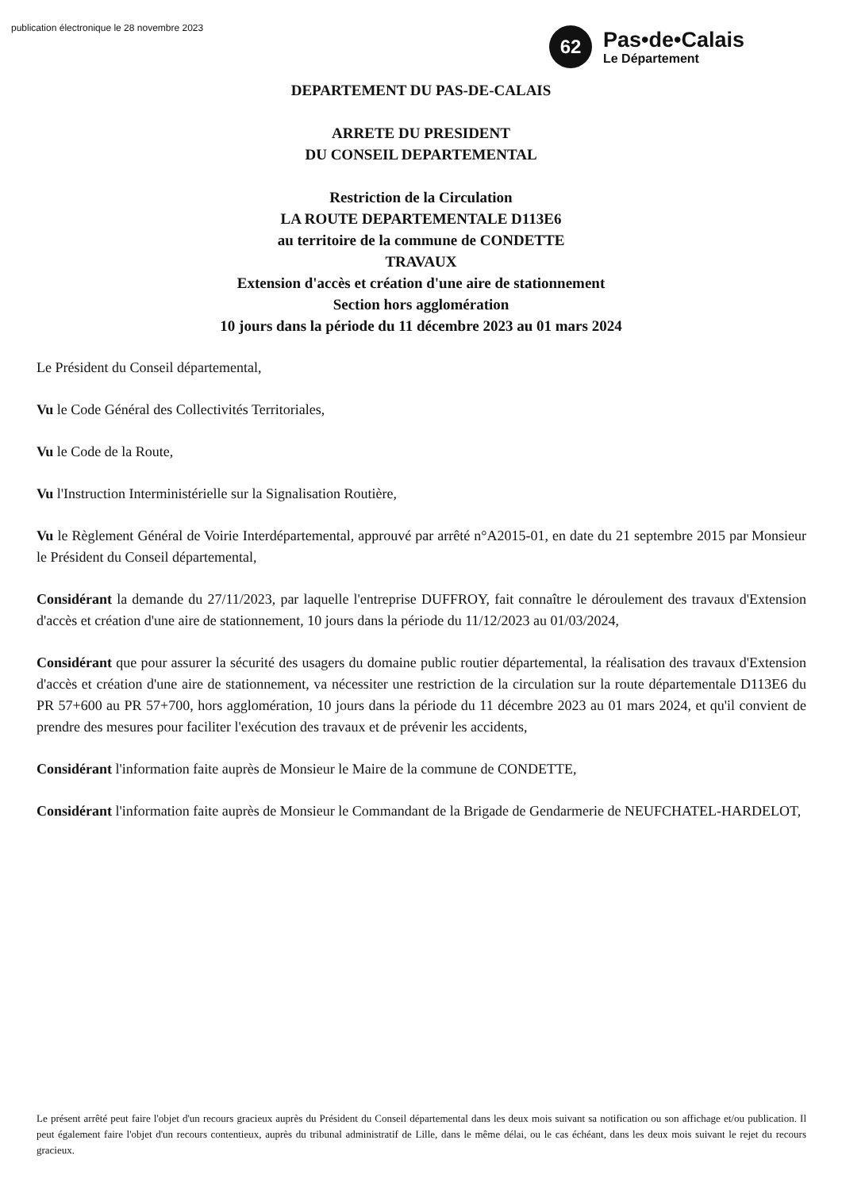publication électronique le 28 novembre 2023
62
Pas•de•Calais
Le Département
DEPARTEMENT DU PAS-DE-CALAIS
ARRETE DU PRESIDENT
DU CONSEIL DEPARTEMENTAL
Restriction de la Circulation
LA ROUTE DEPARTEMENTALE D113E6
au territoire de la commune de CONDETTE
TRAVAUX
Extension d'accès et création d'une aire de stationnement
Section hors agglomération
10 jours dans la période du 11 décembre 2023 au 01 mars 2024
Le Président du Conseil départemental,
Vu le Code Général des Collectivités Territoriales,
Vu le Code de la Route,
Vu l'Instruction Interministérielle sur la Signalisation Routière,
Vu le Règlement Général de Voirie Interdépartemental, approuvé par arrêté n°A2015-01, en date du 21 septembre 2015 par Monsieur le Président du Conseil départemental,
Considérant la demande du 27/11/2023, par laquelle l'entreprise DUFFROY, fait connaître le déroulement des travaux d'Extension d'accès et création d'une aire de stationnement, 10 jours dans la période du 11/12/2023 au 01/03/2024,
Considérant que pour assurer la sécurité des usagers du domaine public routier départemental, la réalisation des travaux d'Extension d'accès et création d'une aire de stationnement, va nécessiter une restriction de la circulation sur la route départementale D113E6 du PR 57+600 au PR 57+700, hors agglomération, 10 jours dans la période du 11 décembre 2023 au 01 mars 2024, et qu'il convient de prendre des mesures pour faciliter l'exécution des travaux et de prévenir les accidents,
Considérant l'information faite auprès de Monsieur le Maire de la commune de CONDETTE,
Considérant l'information faite auprès de Monsieur le Commandant de la Brigade de Gendarmerie de NEUFCHATEL-HARDELOT,
Le présent arrêté peut faire l'objet d'un recours gracieux auprès du Président du Conseil départemental dans les deux mois suivant sa notification ou son affichage et/ou publication. Il peut également faire l'objet d'un recours contentieux, auprès du tribunal administratif de Lille, dans le même délai, ou le cas échéant, dans les deux mois suivant le rejet du recours gracieux.